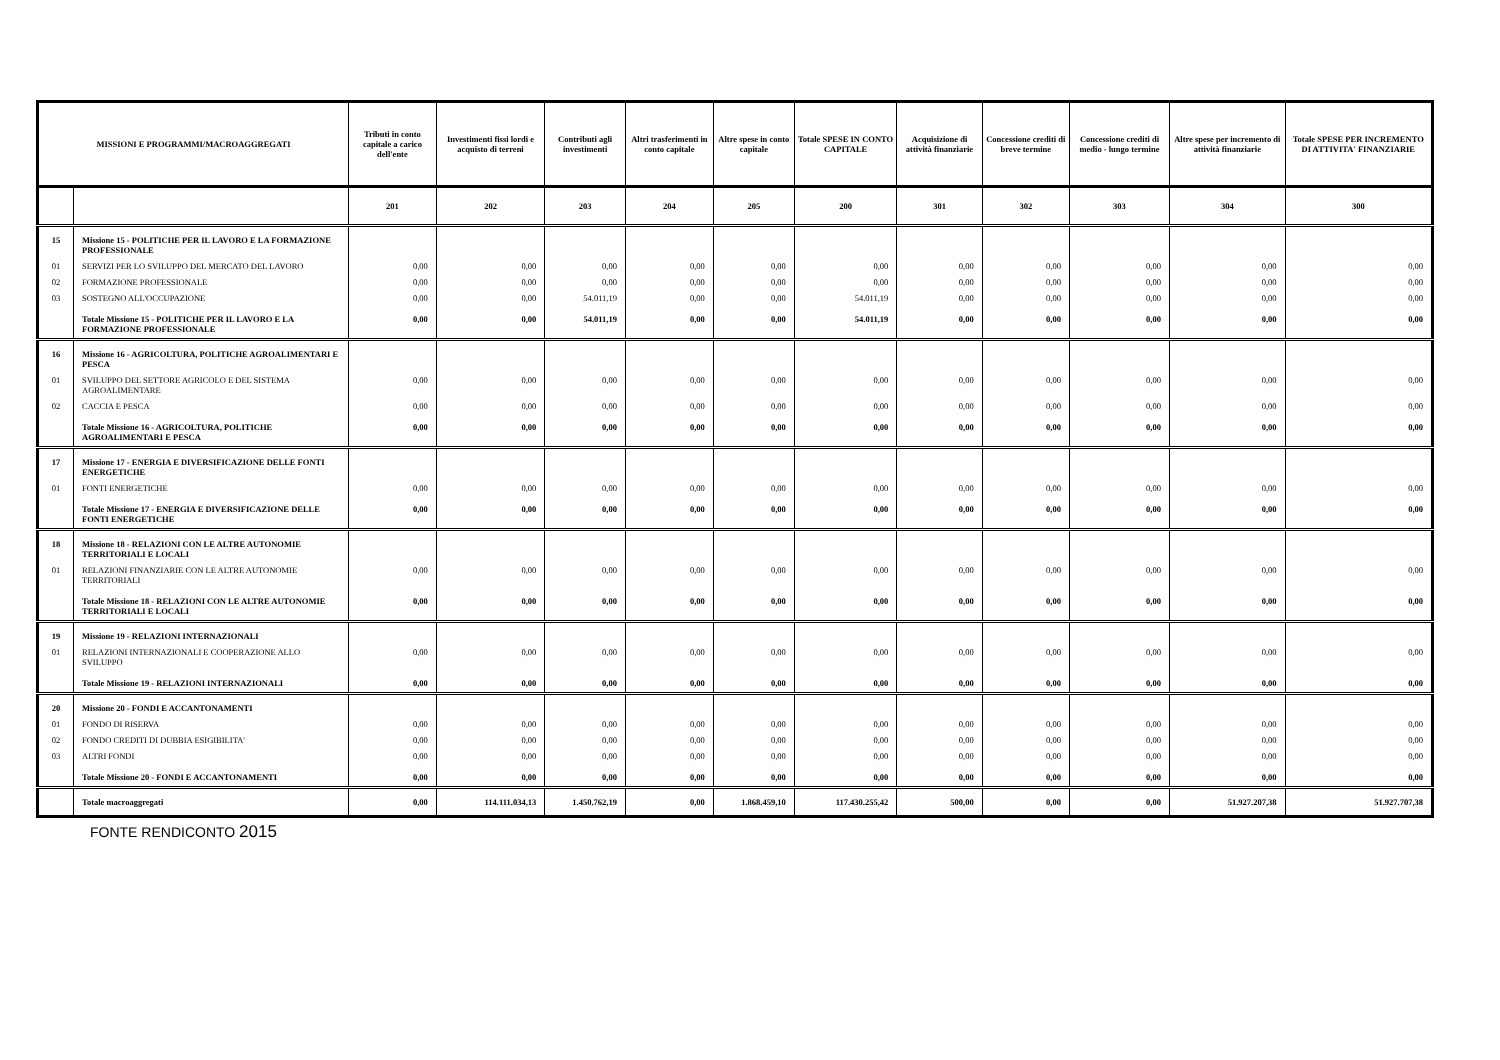| MISSIONI E PROGRAMMI/MACROAGGREGATI | | Tributi in conto capitale a carico dell'ente | Investimenti fissi lordi e acquisto di terreni | Contributi agli investimenti | Altri trasferimenti in conto capitale | Altre spese in conto capitale | Totale SPESE IN CONTO CAPITALE | Acquisizione di attività finanziarie | Concessione crediti di breve termine | Concessione crediti di medio - lungo termine | Altre spese per incremento di attività finanziarie | Totale SPESE PER INCREMENTO DI ATTIVITA' FINANZIARIE |
| --- | --- | --- | --- | --- | --- | --- | --- | --- | --- | --- | --- | --- |
| | | 201 | 202 | 203 | 204 | 205 | 200 | 301 | 302 | 303 | 304 | 300 |
| 15 | Missione 15 - POLITICHE PER IL LAVORO E LA FORMAZIONE PROFESSIONALE | | | | | | | | | | | |
| 01 | SERVIZI PER LO SVILUPPO DEL MERCATO DEL LAVORO | 0,00 | 0,00 | 0,00 | 0,00 | 0,00 | 0,00 | 0,00 | 0,00 | 0,00 | 0,00 | 0,00 |
| 02 | FORMAZIONE PROFESSIONALE | 0,00 | 0,00 | 0,00 | 0,00 | 0,00 | 0,00 | 0,00 | 0,00 | 0,00 | 0,00 | 0,00 |
| 03 | SOSTEGNO ALL'OCCUPAZIONE | 0,00 | 0,00 | 54.011,19 | 0,00 | 0,00 | 54.011,19 | 0,00 | 0,00 | 0,00 | 0,00 | 0,00 |
| | Totale Missione 15 - POLITICHE PER IL LAVORO E LA FORMAZIONE PROFESSIONALE | 0,00 | 0,00 | 54.011,19 | 0,00 | 0,00 | 54.011,19 | 0,00 | 0,00 | 0,00 | 0,00 | 0,00 |
| 16 | Missione 16 - AGRICOLTURA, POLITICHE AGROALIMENTARI E PESCA | | | | | | | | | | | |
| 01 | SVILUPPO DEL SETTORE AGRICOLO E DEL SISTEMA AGROALIMENTARE | 0,00 | 0,00 | 0,00 | 0,00 | 0,00 | 0,00 | 0,00 | 0,00 | 0,00 | 0,00 | 0,00 |
| 02 | CACCIA E PESCA | 0,00 | 0,00 | 0,00 | 0,00 | 0,00 | 0,00 | 0,00 | 0,00 | 0,00 | 0,00 | 0,00 |
| | Totale Missione 16 - AGRICOLTURA, POLITICHE AGROALIMENTARI E PESCA | 0,00 | 0,00 | 0,00 | 0,00 | 0,00 | 0,00 | 0,00 | 0,00 | 0,00 | 0,00 | 0,00 |
| 17 | Missione 17 - ENERGIA E DIVERSIFICAZIONE DELLE FONTI ENERGETICHE | | | | | | | | | | | |
| 01 | FONTI ENERGETICHE | 0,00 | 0,00 | 0,00 | 0,00 | 0,00 | 0,00 | 0,00 | 0,00 | 0,00 | 0,00 | 0,00 |
| | Totale Missione 17 - ENERGIA E DIVERSIFICAZIONE DELLE FONTI ENERGETICHE | 0,00 | 0,00 | 0,00 | 0,00 | 0,00 | 0,00 | 0,00 | 0,00 | 0,00 | 0,00 | 0,00 |
| 18 | Missione 18 - RELAZIONI CON LE ALTRE AUTONOMIE TERRITORIALI E LOCALI | | | | | | | | | | | |
| 01 | RELAZIONI FINANZIARIE CON LE ALTRE AUTONOMIE TERRITORIALI | 0,00 | 0,00 | 0,00 | 0,00 | 0,00 | 0,00 | 0,00 | 0,00 | 0,00 | 0,00 | 0,00 |
| | Totale Missione 18 - RELAZIONI CON LE ALTRE AUTONOMIE TERRITORIALI E LOCALI | 0,00 | 0,00 | 0,00 | 0,00 | 0,00 | 0,00 | 0,00 | 0,00 | 0,00 | 0,00 | 0,00 |
| 19 | Missione 19 - RELAZIONI INTERNAZIONALI | | | | | | | | | | | |
| 01 | RELAZIONI INTERNAZIONALI E COOPERAZIONE ALLO SVILUPPO | 0,00 | 0,00 | 0,00 | 0,00 | 0,00 | 0,00 | 0,00 | 0,00 | 0,00 | 0,00 | 0,00 |
| | Totale Missione 19 - RELAZIONI INTERNAZIONALI | 0,00 | 0,00 | 0,00 | 0,00 | 0,00 | 0,00 | 0,00 | 0,00 | 0,00 | 0,00 | 0,00 |
| 20 | Missione 20 - FONDI E ACCANTONAMENTI | | | | | | | | | | | |
| 01 | FONDO DI RISERVA | 0,00 | 0,00 | 0,00 | 0,00 | 0,00 | 0,00 | 0,00 | 0,00 | 0,00 | 0,00 | 0,00 |
| 02 | FONDO CREDITI DI DUBBIA ESIGIBILITA' | 0,00 | 0,00 | 0,00 | 0,00 | 0,00 | 0,00 | 0,00 | 0,00 | 0,00 | 0,00 | 0,00 |
| 03 | ALTRI FONDI | 0,00 | 0,00 | 0,00 | 0,00 | 0,00 | 0,00 | 0,00 | 0,00 | 0,00 | 0,00 | 0,00 |
| | Totale Missione 20 - FONDI E ACCANTONAMENTI | 0,00 | 0,00 | 0,00 | 0,00 | 0,00 | 0,00 | 0,00 | 0,00 | 0,00 | 0,00 | 0,00 |
| | Totale macroaggregati | 0,00 | 114.111.034,13 | 1.450.762,19 | 0,00 | 1.868.459,10 | 117.430.255,42 | 500,00 | 0,00 | 0,00 | 51.927.207,38 | 51.927.707,38 |
FONTE RENDICONTO 2015